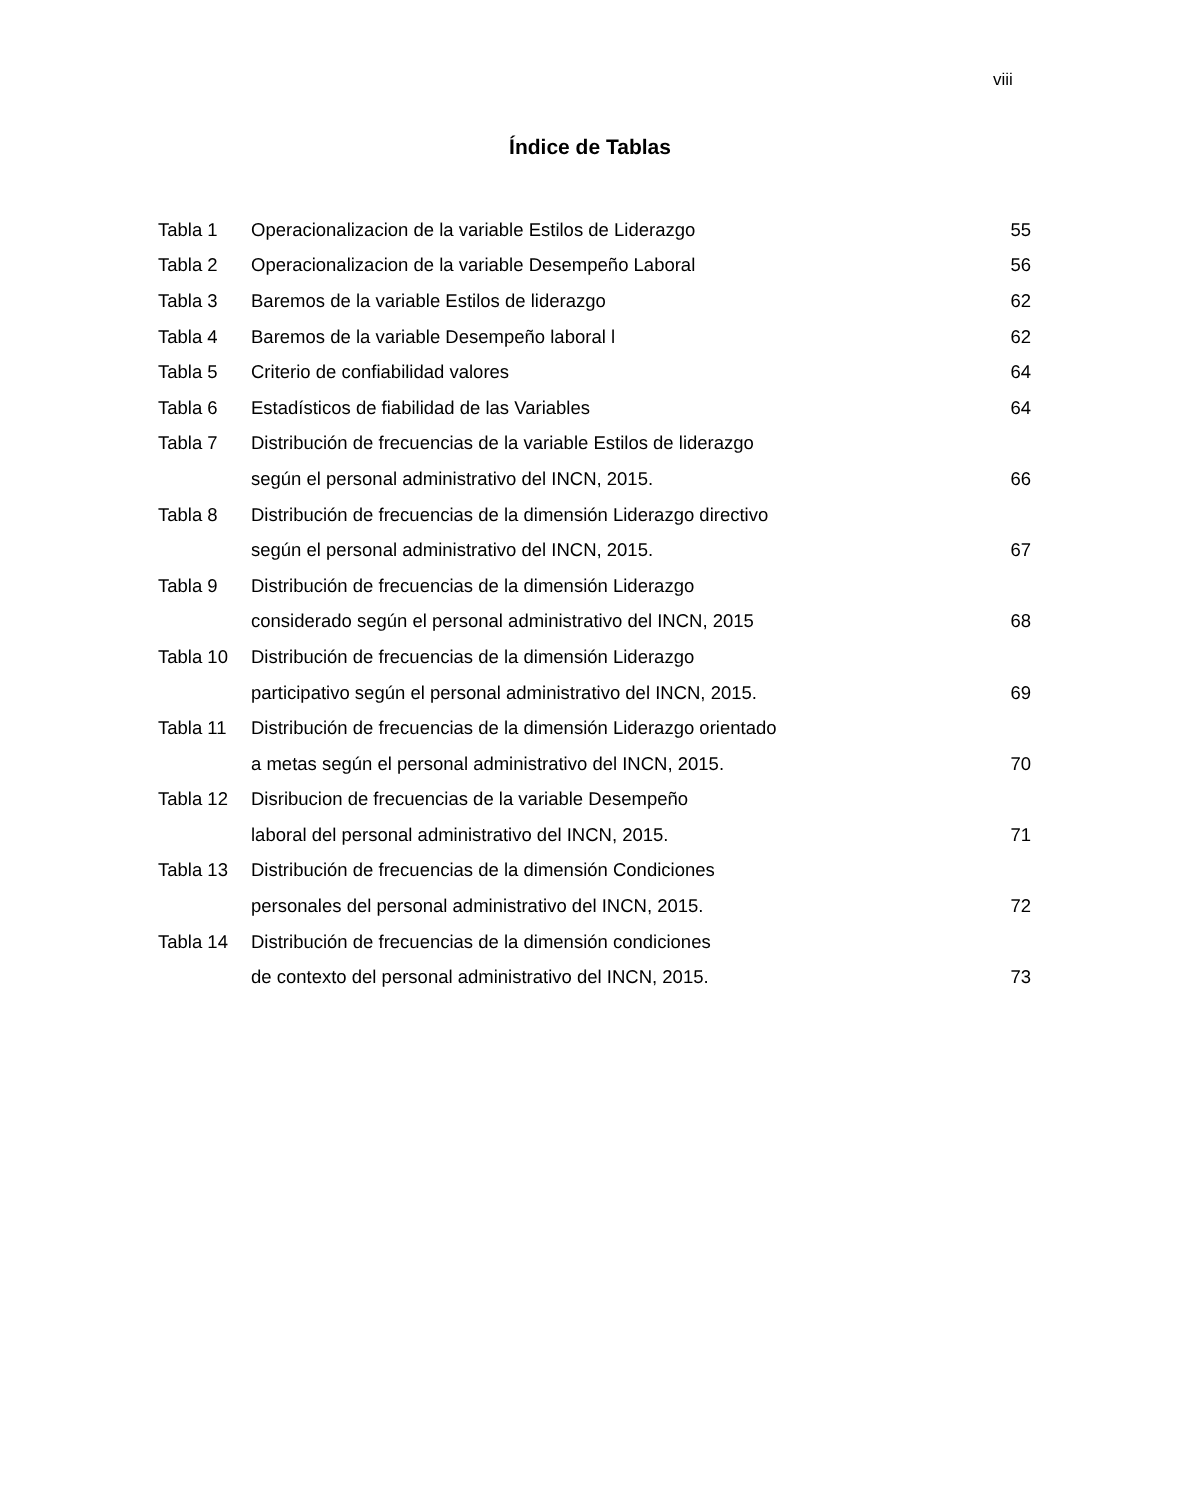viii
Índice de Tablas
| Tabla 1 | Operacionalizacion de la variable Estilos de Liderazgo | 55 |
| Tabla 2 | Operacionalizacion de la variable Desempeño Laboral | 56 |
| Tabla 3 | Baremos de la variable Estilos de liderazgo | 62 |
| Tabla 4 | Baremos de la variable Desempeño laboral l | 62 |
| Tabla 5 | Criterio de confiabilidad valores | 64 |
| Tabla 6 | Estadísticos de fiabilidad de las Variables | 64 |
| Tabla 7 | Distribución de frecuencias de la variable Estilos de liderazgo | |
| | según el personal administrativo del INCN, 2015. | 66 |
| Tabla 8 | Distribución de frecuencias de la dimensión Liderazgo directivo | |
| | según el personal administrativo del INCN, 2015. | 67 |
| Tabla 9 | Distribución de frecuencias de la dimensión Liderazgo | |
| | considerado según el personal administrativo del INCN, 2015 | 68 |
| Tabla 10 | Distribución de frecuencias de la dimensión Liderazgo | |
| | participativo según el personal administrativo del INCN, 2015. | 69 |
| Tabla 11 | Distribución de frecuencias de la dimensión Liderazgo orientado | |
| | a metas según el personal administrativo del INCN, 2015. | 70 |
| Tabla 12 | Disribucion de frecuencias de la variable Desempeño | |
| | laboral del personal administrativo del INCN, 2015. | 71 |
| Tabla 13 | Distribución de frecuencias de la dimensión Condiciones | |
| | personales del personal administrativo del INCN, 2015. | 72 |
| Tabla 14 | Distribución de frecuencias de la dimensión condiciones | |
| | de contexto del personal administrativo del INCN, 2015. | 73 |